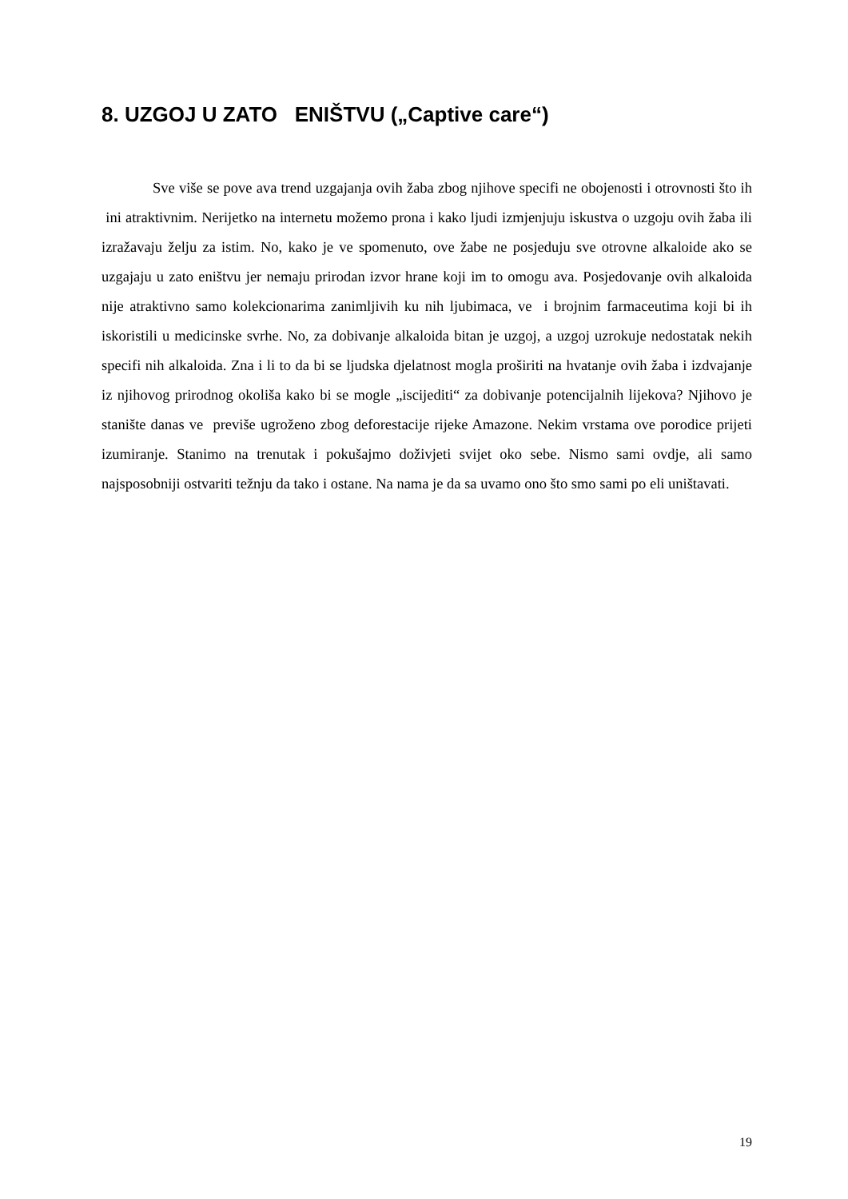8. UZGOJ U ZATO ENIŠTVU („Captive care“)
Sve više se pove ava trend uzgajanja ovih žaba zbog njihove specifi ne obojenosti i otrovnosti što ih ini atraktivnim. Nerijetko na internetu možemo prona i kako ljudi izmjenjuju iskustva o uzgoju ovih žaba ili izražavaju želju za istim. No, kako je ve spomenuto, ove žabe ne posjeduju sve otrovne alkaloide ako se uzgajaju u zato eništvu jer nemaju prirodan izvor hrane koji im to omogu ava. Posjedovanje ovih alkaloida nije atraktivno samo kolekcionarima zanimljivih ku nih ljubimaca, ve i brojnim farmaceutima koji bi ih iskoristili u medicinske svrhe. No, za dobivanje alkaloida bitan je uzgoj, a uzgoj uzrokuje nedostatak nekih specifi nih alkaloida. Zna i li to da bi se ljudska djelatnost mogla proširiti na hvatanje ovih žaba i izdvajanje iz njihovog prirodnog okoliša kako bi se mogle „iscijediti“ za dobivanje potencijalnih lijekova? Njihovo je stanište danas ve previše ugroženo zbog deforestacije rijeke Amazone. Nekim vrstama ove porodice prijeti izumiranje. Stanimo na trenutak i pokušajmo doživjeti svijet oko sebe. Nismo sami ovdje, ali samo najsposobniji ostvariti težnju da tako i ostane. Na nama je da sa uvamo ono što smo sami po eli uništavati.
19